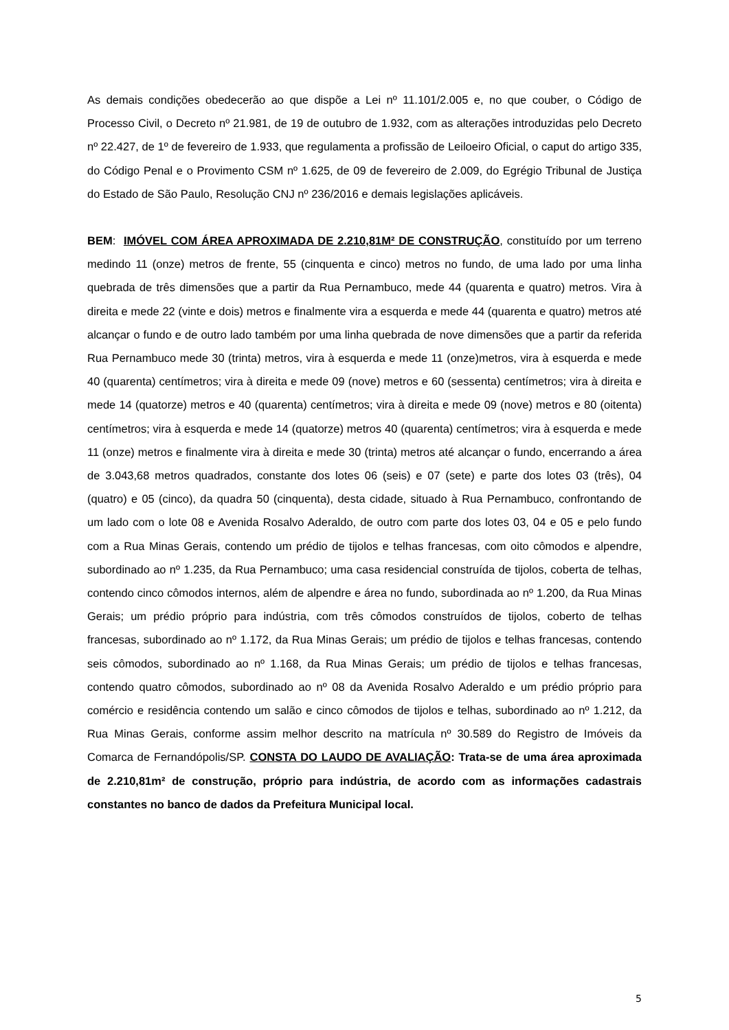As demais condições obedecerão ao que dispõe a Lei nº 11.101/2.005 e, no que couber, o Código de Processo Civil, o Decreto nº 21.981, de 19 de outubro de 1.932, com as alterações introduzidas pelo Decreto nº 22.427, de 1º de fevereiro de 1.933, que regulamenta a profissão de Leiloeiro Oficial, o caput do artigo 335, do Código Penal e o Provimento CSM nº 1.625, de 09 de fevereiro de 2.009, do Egrégio Tribunal de Justiça do Estado de São Paulo, Resolução CNJ nº 236/2016 e demais legislações aplicáveis.
BEM: IMÓVEL COM ÁREA APROXIMADA DE 2.210,81M² DE CONSTRUÇÃO, constituído por um terreno medindo 11 (onze) metros de frente, 55 (cinquenta e cinco) metros no fundo, de uma lado por uma linha quebrada de três dimensões que a partir da Rua Pernambuco, mede 44 (quarenta e quatro) metros. Vira à direita e mede 22 (vinte e dois) metros e finalmente vira a esquerda e mede 44 (quarenta e quatro) metros até alcançar o fundo e de outro lado também por uma linha quebrada de nove dimensões que a partir da referida Rua Pernambuco mede 30 (trinta) metros, vira à esquerda e mede 11 (onze)metros, vira à esquerda e mede 40 (quarenta) centímetros; vira à direita e mede 09 (nove) metros e 60 (sessenta) centímetros; vira à direita e mede 14 (quatorze) metros e 40 (quarenta) centímetros; vira à direita e mede 09 (nove) metros e 80 (oitenta) centímetros; vira à esquerda e mede 14 (quatorze) metros 40 (quarenta) centímetros; vira à esquerda e mede 11 (onze) metros e finalmente vira à direita e mede 30 (trinta) metros até alcançar o fundo, encerrando a área de 3.043,68 metros quadrados, constante dos lotes 06 (seis) e 07 (sete) e parte dos lotes 03 (três), 04 (quatro) e 05 (cinco), da quadra 50 (cinquenta), desta cidade, situado à Rua Pernambuco, confrontando de um lado com o lote 08 e Avenida Rosalvo Aderaldo, de outro com parte dos lotes 03, 04 e 05 e pelo fundo com a Rua Minas Gerais, contendo um prédio de tijolos e telhas francesas, com oito cômodos e alpendre, subordinado ao nº 1.235, da Rua Pernambuco; uma casa residencial construída de tijolos, coberta de telhas, contendo cinco cômodos internos, além de alpendre e área no fundo, subordinada ao nº 1.200, da Rua Minas Gerais; um prédio próprio para indústria, com três cômodos construídos de tijolos, coberto de telhas francesas, subordinado ao nº 1.172, da Rua Minas Gerais; um prédio de tijolos e telhas francesas, contendo seis cômodos, subordinado ao nº 1.168, da Rua Minas Gerais; um prédio de tijolos e telhas francesas, contendo quatro cômodos, subordinado ao nº 08 da Avenida Rosalvo Aderaldo e um prédio próprio para comércio e residência contendo um salão e cinco cômodos de tijolos e telhas, subordinado ao nº 1.212, da Rua Minas Gerais, conforme assim melhor descrito na matrícula nº 30.589 do Registro de Imóveis da Comarca de Fernandópolis/SP. CONSTA DO LAUDO DE AVALIAÇÃO: Trata-se de uma área aproximada de 2.210,81m² de construção, próprio para indústria, de acordo com as informações cadastrais constantes no banco de dados da Prefeitura Municipal local.
5